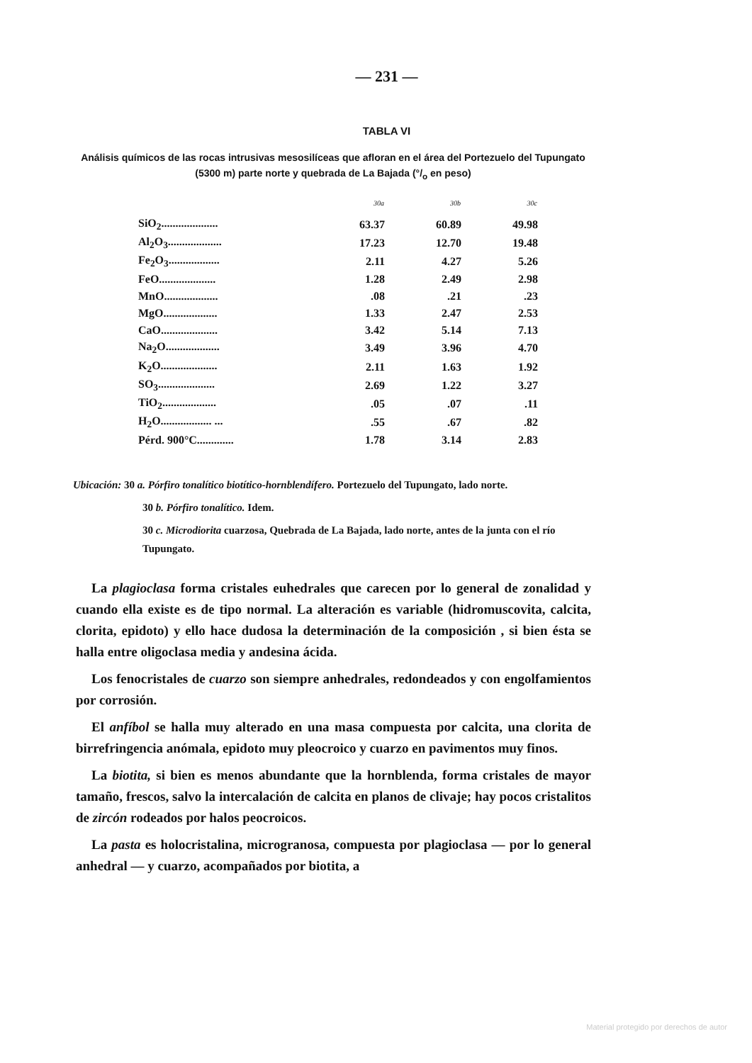— 231 —
TABLA VI
Análisis químicos de las rocas intrusivas mesosilíceas que afloran en el área del Portezuelo del Tupungato (5300 m) parte norte y quebrada de La Bajada (°/<sub>o</sub> en peso)
| | 30a | 30b | 30c |
| --- | --- | --- | --- |
| SiO<sub>2</sub>.................... | 63.37 | 60.89 | 49.98 |
| Al<sub>2</sub>O<sub>3</sub>................... | 17.23 | 12.70 | 19.48 |
| Fe<sub>2</sub>O<sub>3</sub>.................. | 2.11 | 4.27 | 5.26 |
| FeO.................... | 1.28 | 2.49 | 2.98 |
| MnO................... | .08 | .21 | .23 |
| MgO................... | 1.33 | 2.47 | 2.53 |
| CaO.................... | 3.42 | 5.14 | 7.13 |
| Na<sub>2</sub>O................... | 3.49 | 3.96 | 4.70 |
| K<sub>2</sub>O.................... | 2.11 | 1.63 | 1.92 |
| SO<sub>3</sub>.................... | 2.69 | 1.22 | 3.27 |
| TiO<sub>2</sub>................... | .05 | .07 | .11 |
| H<sub>2</sub>O.................. ... | .55 | .67 | .82 |
| Pérd. 900°C............. | 1.78 | 3.14 | 2.83 |
Ubicación: 30 a. Pórfiro tonalítico biotítico-hornblendífero. Portezuelo del Tupungato, lado norte.
30 b. Pórfiro tonalítico. Idem.
30 c. Microdiorita cuarzosa, Quebrada de La Bajada, lado norte, antes de la junta con el río Tupungato.
La plagioclasa forma cristales euhedrales que carecen por lo general de zonalidad y cuando ella existe es de tipo normal. La alteración es variable (hidromuscovita, calcita, clorita, epidoto) y ello hace dudosa la determinación de la composición , si bien ésta se halla entre oligoclasa media y andesina ácida.
Los fenocristales de cuarzo son siempre anhedrales, redondeados y con engolfamientos por corrosión.
El anfíbol se halla muy alterado en una masa compuesta por calcita, una clorita de birrefringencia anómala, epidoto muy pleocroico y cuarzo en pavimentos muy finos.
La biotita, si bien es menos abundante que la hornblenda, forma cristales de mayor tamaño, frescos, salvo la intercalación de calcita en planos de clivaje; hay pocos cristalitos de zircón rodeados por halos peocroicos.
La pasta es holocristalina, microgranosa, compuesta por plagioclasa — por lo general anhedral — y cuarzo, acompañados por biotita, a
Material protegido por derechos de autor